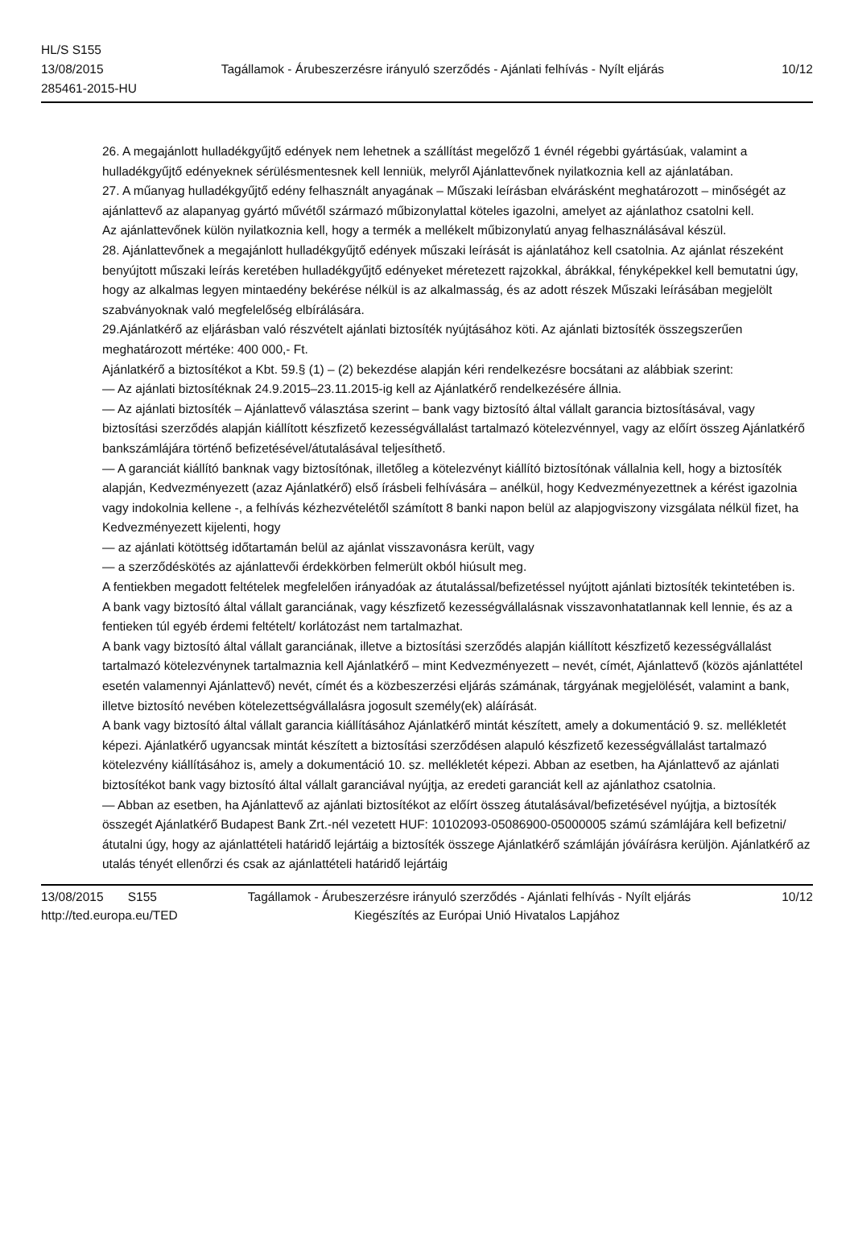HL/S S155
13/08/2015 Tagállamok - Árubeszerzésre irányuló szerződés - Ajánlati felhívás - Nyílt eljárás 10/12
285461-2015-HU
26. A megajánlott hulladékgyűjtő edények nem lehetnek a szállítást megelőző 1 évnél régebbi gyártásúak, valamint a hulladékgyűjtő edényeknek sérülésmentesnek kell lenniük, melyről Ajánlattevőnek nyilatkoznia kell az ajánlatában.
27. A műanyag hulladékgyűjtő edény felhasznált anyagának – Műszaki leírásban elvárásként meghatározott – minőségét az ajánlattevő az alapanyag gyártó művétől származó műbizonylattal köteles igazolni, amelyet az ajánlathoz csatolni kell.
Az ajánlattevőnek külön nyilatkoznia kell, hogy a termék a mellékelt műbizonylatú anyag felhasználásával készül.
28. Ajánlattevőnek a megajánlott hulladékgyűjtő edények műszaki leírását is ajánlatához kell csatolnia. Az ajánlat részeként benyújtott műszaki leírás keretében hulladékgyűjtő edényeket méretezett rajzokkal, ábrákkal, fényképekkel kell bemutatni úgy, hogy az alkalmas legyen mintaedény bekérése nélkül is az alkalmasság, és az adott részek Műszaki leírásában megjelölt szabványoknak való megfelelőség elbírálására.
29.Ajánlatkérő az eljárásban való részvételt ajánlati biztosíték nyújtásához köti. Az ajánlati biztosíték összegszerűen meghatározott mértéke: 400 000,- Ft.
Ajánlatkérő a biztosítékot a Kbt. 59.§ (1) – (2) bekezdése alapján kéri rendelkezésre bocsátani az alábbiak szerint:
— Az ajánlati biztosítéknak 24.9.2015–23.11.2015-ig kell az Ajánlatkérő rendelkezésére állnia.
— Az ajánlati biztosíték – Ajánlattevő választása szerint – bank vagy biztosító által vállalt garancia biztosításával, vagy biztosítási szerződés alapján kiállított készfizető kezességvállalást tartalmazó kötelezvénnyel, vagy az előírt összeg Ajánlatkérő bankszámlájára történő befizetésével/átutalásával teljesíthető.
— A garanciát kiállító banknak vagy biztosítónak, illetőleg a kötelezvényt kiállító biztosítónak vállalnia kell, hogy a biztosíték alapján, Kedvezményezett (azaz Ajánlatkérő) első írásbeli felhívására – anélkül, hogy Kedvezményezettnek a kérést igazolnia vagy indokolnia kellene -, a felhívás kézhezvételétől számított 8 banki napon belül az alapjogviszony vizsgálata nélkül fizet, ha Kedvezményezett kijelenti, hogy
— az ajánlati kötöttség időtartamán belül az ajánlat visszavonásra került, vagy
— a szerződéskötés az ajánlattevői érdekkörben felmerült okból hiúsult meg.
A fentiekben megadott feltételek megfelelően irányadóak az átutalással/befizetéssel nyújtott ajánlati biztosíték tekintetében is.
A bank vagy biztosító által vállalt garanciának, vagy készfizető kezességvállalásnak visszavonhatatlannak kell lennie, és az a fentieken túl egyéb érdemi feltételt/ korlátozást nem tartalmazhat.
A bank vagy biztosító által vállalt garanciának, illetve a biztosítási szerződés alapján kiállított készfizető kezességvállalást tartalmazó kötelezvénynek tartalmaznia kell Ajánlatkérő – mint Kedvezményezett – nevét, címét, Ajánlattevő (közös ajánlattétel esetén valamennyi Ajánlattevő) nevét, címét és a közbeszerzési eljárás számának, tárgyának megjelölését, valamint a bank, illetve biztosító nevében kötelezettségvállalásra jogosult személy(ek) aláírását.
A bank vagy biztosító által vállalt garancia kiállításához Ajánlatkérő mintát készített, amely a dokumentáció 9. sz. mellékletét képezi. Ajánlatkérő ugyancsak mintát készített a biztosítási szerződésen alapuló készfizető kezességvállalást tartalmazó kötelezvény kiállításához is, amely a dokumentáció 10. sz. mellékletét képezi. Abban az esetben, ha Ajánlattevő az ajánlati biztosítékot bank vagy biztosító által vállalt garanciával nyújtja, az eredeti garanciát kell az ajánlathoz csatolnia.
— Abban az esetben, ha Ajánlattevő az ajánlati biztosítékot az előírt összeg átutalásával/befizetésével nyújtja, a biztosíték összegét Ajánlatkérő Budapest Bank Zrt.-nél vezetett HUF: 10102093-05086900-05000005 számú számlájára kell befizetni/átutalni úgy, hogy az ajánlattételi határidő lejártáig a biztosíték összege Ajánlatkérő számláján jóváírásra kerüljön. Ajánlatkérő az utalás tényét ellenőrzi és csak az ajánlattételi határidő lejártáig
13/08/2015 S155 Tagállamok - Árubeszerzésre irányuló szerződés - Ajánlati felhívás - Nyílt eljárás 10/12
http://ted.europa.eu/TED Kiegészítés az Európai Unió Hivatalos Lapjához